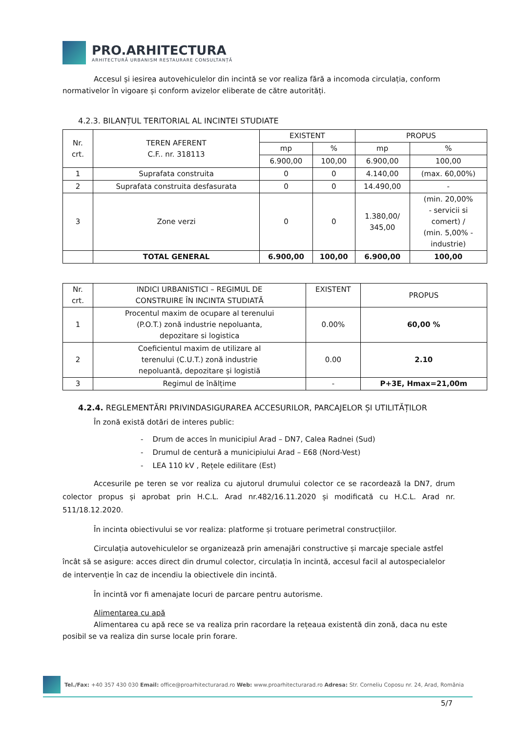PRO.ARHITECTURA
ARHITECTURĂ URBANISM RESTAURARE CONSULTANȚĂ
Accesul și iesirea autovehiculelor din incintă se vor realiza fără a incomoda circulația, conform normativelor în vigoare și conform avizelor eliberate de către autorități.
4.2.3. BILANȚUL TERITORIAL AL INCINTEI STUDIATE
| Nr. crt. | TEREN AFERENT C.F.. nr. 318113 | EXISTENT | | PROPUS | |
| | | mp | % | mp | % |
| | | 6.900,00 | 100,00 | 6.900,00 | 100,00 |
| 1 | Suprafata construita | 0 | 0 | 4.140,00 | (max. 60,00%) |
| 2 | Suprafata construita desfasurata | 0 | 0 | 14.490,00 | - |
| 3 | Zone verzi | 0 | 0 | 1.380,00/ 345,00 | (min. 20,00% - servicii si comert) / (min. 5,00% - industrie) |
| | TOTAL GENERAL | 6.900,00 | 100,00 | 6.900,00 | 100,00 |
| Nr. crt. | INDICI URBANISTICI – REGIMUL DE CONSTRUIRE ÎN INCINTA STUDIATĂ | EXISTENT | PROPUS |
| 1 | Procentul maxim de ocupare al terenului (P.O.T.) zonă industrie nepoluanta, depozitare si logistica | 0.00% | 60,00 % |
| 2 | Coeficientul maxim de utilizare al terenului (C.U.T.) zonă industrie nepoluantă, depozitare și logistiă | 0.00 | 2.10 |
| 3 | Regimul de înălțime | - | P+3E, Hmax=21,00m |
4.2.4. REGLEMENTĂRI PRIVINDASIGURAREA ACCESURILOR, PARCAJELOR ȘI UTILITĂȚILOR
În zonă există dotări de interes public:
- Drum de acces în municipiul Arad – DN7, Calea Radnei (Sud)
- Drumul de centură a municipiului Arad – E68 (Nord-Vest)
- LEA 110 kV , Rețele edilitare (Est)
Accesurile pe teren se vor realiza cu ajutorul drumului colector ce se racordează la DN7, drum colector propus și aprobat prin H.C.L. Arad nr.482/16.11.2020 și modificată cu H.C.L. Arad nr. 511/18.12.2020.
În incinta obiectivului se vor realiza: platforme și trotuare perimetral construcțiilor.
Circulația autovehiculelor se organizează prin amenajări constructive și marcaje speciale astfel încât să se asigure: acces direct din drumul colector, circulația în incintă, accesul facil al autospecialelor de intervenție în caz de incendiu la obiectivele din incintă.
În incintă vor fi amenajate locuri de parcare pentru autorisme.
Alimentarea cu apă
Alimentarea cu apă rece se va realiza prin racordare la rețeaua existentă din zonă, daca nu este posibil se va realiza din surse locale prin forare.
Tel./Fax: +40 357 430 030 Email: office@proarhitecturarad.ro Web: www.proarhitecturarad.ro Adresa: Str. Corneliu Coposu nr. 24, Arad, România
5/7